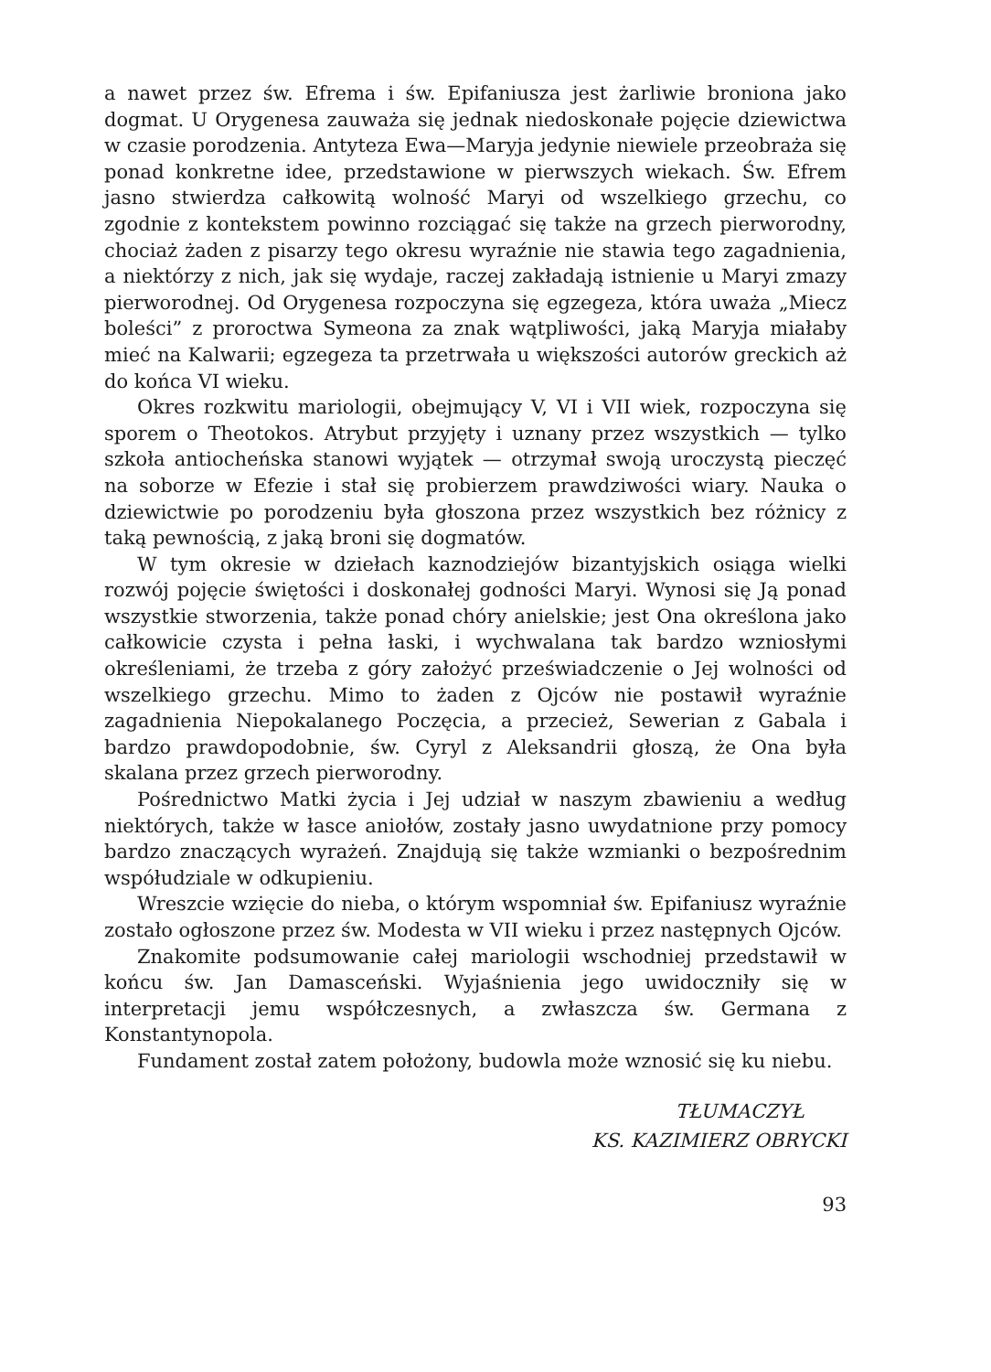a nawet przez św. Efrema i św. Epifaniusza jest żarliwie broniona jako dogmat. U Orygenesa zauważa się jednak niedoskonałe pojęcie dziewictwa w czasie porodzenia. Antyteza Ewa—Maryja jedynie niewiele przeobraża się ponad konkretne idee, przedstawione w pierwszych wiekach. Św. Efrem jasno stwierdza całkowitą wolność Maryi od wszelkiego grzechu, co zgodnie z kontekstem powinno rozciągać się także na grzech pierworodny, chociaż żaden z pisarzy tego okresu wyraźnie nie stawia tego zagadnienia, a niektórzy z nich, jak się wydaje, raczej zakładają istnienie u Maryi zmazy pierworodnej. Od Orygenesa rozpoczyna się egzegeza, która uważa „Miecz boleści” z proroctwa Symeona za znak wątpliwości, jaką Maryja miałaby mieć na Kalwarii; egzegeza ta przetrwała u większości autorów greckich aż do końca VI wieku.
Okres rozkwitu mariologii, obejmujący V, VI i VII wiek, rozpoczyna się sporem o Theotokos. Atrybut przyjęty i uznany przez wszystkich — tylko szkoła antiocheńska stanowi wyjątek — otrzymał swoją uroczystą pieczęć na soborze w Efezie i stał się probierzem prawdziwości wiary. Nauka o dziewictwie po porodzeniu była głoszona przez wszystkich bez różnicy z taką pewnością, z jaką broni się dogmatów.
W tym okresie w dziełach kaznodziejów bizantyjskich osiąga wielki rozwój pojęcie świętości i doskonałej godności Maryi. Wynosi się Ją ponad wszystkie stworzenia, także ponad chóry anielskie; jest Ona określona jako całkowicie czysta i pełna łaski, i wychwalana tak bardzo wzniosłymi określeniami, że trzeba z góry założyć przeświadczenie o Jej wolności od wszelkiego grzechu. Mimo to żaden z Ojców nie postawił wyraźnie zagadnienia Niepokalanego Poczęcia, a przecież, Sewerian z Gabala i bardzo prawdopodobnie, św. Cyryl z Aleksandrii głoszą, że Ona była skalana przez grzech pierworodny.
Pośrednictwo Matki życia i Jej udział w naszym zbawieniu a według niektórych, także w łasce aniołów, zostały jasno uwydatnione przy pomocy bardzo znaczących wyrażeń. Znajdują się także wzmianki o bezpośrednim współudziale w odkupieniu.
Wreszcie wzięcie do nieba, o którym wspomniał św. Epifaniusz wyraźnie zostało ogłoszone przez św. Modesta w VII wieku i przez następnych Ojców.
Znakomite podsumowanie całej mariologii wschodniej przedstawił w końcu św. Jan Damasceński. Wyjaśnienia jego uwidoczniły się w interpretacji jemu współczesnych, a zwłaszcza św. Germana z Konstantynopola.
Fundament został zatem położony, budowla może wznosić się ku niebu.
TŁUMACZYŁ
KS. KAZIMIERZ OBRYCKI
93